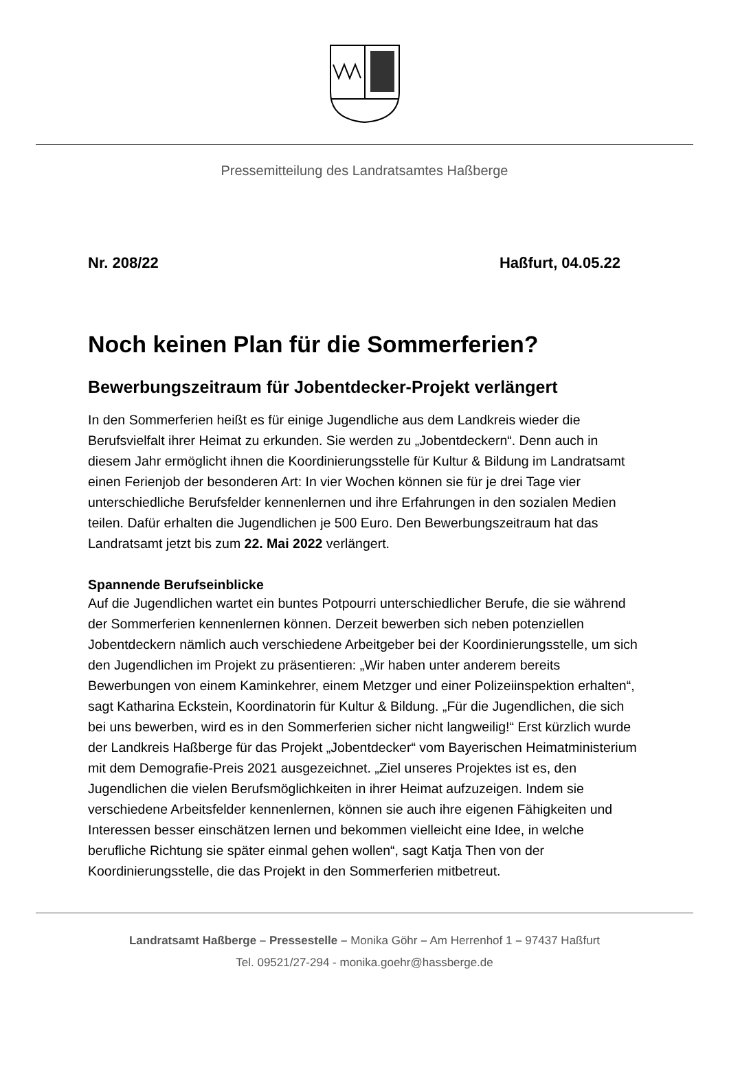Pressemitteilung des Landratsamtes Haßberge
Nr. 208/22 Haßfurt, 04.05.22
Noch keinen Plan für die Sommerferien?
Bewerbungszeitraum für Jobentdecker-Projekt verlängert
In den Sommerferien heißt es für einige Jugendliche aus dem Landkreis wieder die Berufsvielfalt ihrer Heimat zu erkunden. Sie werden zu „Jobentdeckern“. Denn auch in diesem Jahr ermöglicht ihnen die Koordinierungsstelle für Kultur & Bildung im Landratsamt einen Ferienjob der besonderen Art: In vier Wochen können sie für je drei Tage vier unterschiedliche Berufsfelder kennenlernen und ihre Erfahrungen in den sozialen Medien teilen. Dafür erhalten die Jugendlichen je 500 Euro. Den Bewerbungszeitraum hat das Landratsamt jetzt bis zum 22. Mai 2022 verlängert.
Spannende Berufseinblicke
Auf die Jugendlichen wartet ein buntes Potpourri unterschiedlicher Berufe, die sie während der Sommerferien kennenlernen können. Derzeit bewerben sich neben potenziellen Jobentdeckern nämlich auch verschiedene Arbeitgeber bei der Koordinierungsstelle, um sich den Jugendlichen im Projekt zu präsentieren: „Wir haben unter anderem bereits Bewerbungen von einem Kaminkehrer, einem Metzger und einer Polizeiinspektion erhalten“, sagt Katharina Eckstein, Koordinatorin für Kultur & Bildung. „Für die Jugendlichen, die sich bei uns bewerben, wird es in den Sommerferien sicher nicht langweilig!“ Erst kürzlich wurde der Landkreis Haßberge für das Projekt „Jobentdecker“ vom Bayerischen Heimatministerium mit dem Demografie-Preis 2021 ausgezeichnet. „Ziel unseres Projektes ist es, den Jugendlichen die vielen Berufsmöglichkeiten in ihrer Heimat aufzuzeigen. Indem sie verschiedene Arbeitsfelder kennenlernen, können sie auch ihre eigenen Fähigkeiten und Interessen besser einschätzen lernen und bekommen vielleicht eine Idee, in welche berufliche Richtung sie später einmal gehen wollen“, sagt Katja Then von der Koordinierungsstelle, die das Projekt in den Sommerferien mitbetreut.
Landratsamt Haßberge – Pressestelle – Monika Göhr – Am Herrenhof 1 – 97437 Haßfurt
Tel. 09521/27-294 - monika.goehr@hassberge.de